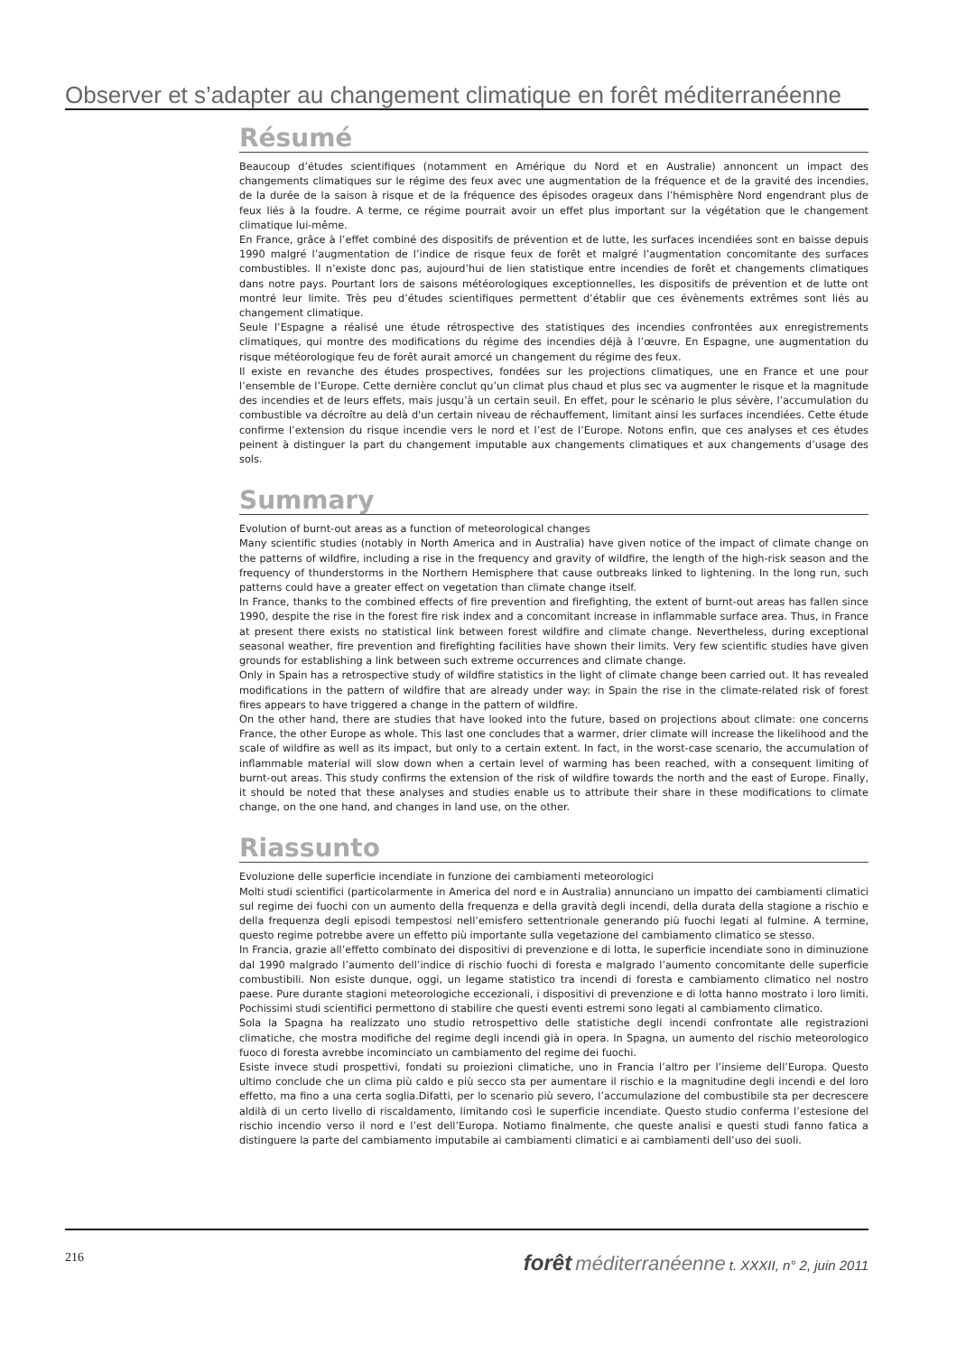Observer et s’adapter au changement climatique en forêt méditerranéenne
Résumé
Beaucoup d’études scientifiques (notamment en Amérique du Nord et en Australie) annoncent un impact des changements climatiques sur le régime des feux avec une augmentation de la fréquence et de la gravité des incendies, de la durée de la saison à risque et de la fréquence des épisodes orageux dans l’hémisphère Nord engendrant plus de feux liés à la foudre. A terme, ce régime pourrait avoir un effet plus important sur la végétation que le changement climatique lui-même.
En France, grâce à l’effet combiné des dispositifs de prévention et de lutte, les surfaces incendiées sont en baisse depuis 1990 malgré l’augmentation de l’indice de risque feux de forêt et malgré l’augmentation concomitante des surfaces combustibles. Il n’existe donc pas, aujourd’hui de lien statistique entre incendies de forêt et changements climatiques dans notre pays. Pourtant lors de saisons météorologiques exceptionnelles, les dispositifs de prévention et de lutte ont montré leur limite. Très peu d’études scientifiques permettent d’établir que ces évènements extrêmes sont liés au changement climatique.
Seule l’Espagne a réalisé une étude rétrospective des statistiques des incendies confrontées aux enregistrements climatiques, qui montre des modifications du régime des incendies déjà à l’œuvre. En Espagne, une augmentation du risque météorologique feu de forêt aurait amorcé un changement du régime des feux.
Il existe en revanche des études prospectives, fondées sur les projections climatiques, une en France et une pour l’ensemble de l’Europe. Cette dernière conclut qu’un climat plus chaud et plus sec va augmenter le risque et la magnitude des incendies et de leurs effets, mais jusqu’à un certain seuil. En effet, pour le scénario le plus sévère, l’accumulation du combustible va décroître au delà d'un certain niveau de réchauffement, limitant ainsi les surfaces incendiées. Cette étude confirme l’extension du risque incendie vers le nord et l’est de l’Europe. Notons enfin, que ces analyses et ces études peinent à distinguer la part du changement imputable aux changements climatiques et aux changements d’usage des sols.
Summary
Evolution of burnt-out areas as a function of meteorological changes
Many scientific studies (notably in North America and in Australia) have given notice of the impact of climate change on the patterns of wildfire, including a rise in the frequency and gravity of wildfire, the length of the high-risk season and the frequency of thunderstorms in the Northern Hemisphere that cause outbreaks linked to lightening. In the long run, such patterns could have a greater effect on vegetation than climate change itself.
In France, thanks to the combined effects of fire prevention and firefighting, the extent of burnt-out areas has fallen since 1990, despite the rise in the forest fire risk index and a concomitant increase in inflammable surface area. Thus, in France at present there exists no statistical link between forest wildfire and climate change. Nevertheless, during exceptional seasonal weather, fire prevention and firefighting facilities have shown their limits. Very few scientific studies have given grounds for establishing a link between such extreme occurrences and climate change.
Only in Spain has a retrospective study of wildfire statistics in the light of climate change been carried out. It has revealed modifications in the pattern of wildfire that are already under way: in Spain the rise in the climate-related risk of forest fires appears to have triggered a change in the pattern of wildfire.
On the other hand, there are studies that have looked into the future, based on projections about climate: one concerns France, the other Europe as whole. This last one concludes that a warmer, drier climate will increase the likelihood and the scale of wildfire as well as its impact, but only to a certain extent. In fact, in the worst-case scenario, the accumulation of inflammable material will slow down when a certain level of warming has been reached, with a consequent limiting of burnt-out areas. This study confirms the extension of the risk of wildfire towards the north and the east of Europe. Finally, it should be noted that these analyses and studies enable us to attribute their share in these modifications to climate change, on the one hand, and changes in land use, on the other.
Riassunto
Evoluzione delle superficie incendiate in funzione dei cambiamenti meteorologici
Molti studi scientifici (particolarmente in America del nord e in Australia) annunciano un impatto dei cambiamenti climatici sul regime dei fuochi con un aumento della frequenza e della gravità degli incendi, della durata della stagione a rischio e della frequenza degli episodi tempestosi nell’emisfero settentrionale generando più fuochi legati al fulmine. A termine, questo regime potrebbe avere un effetto più importante sulla vegetazione del cambiamento climatico se stesso.
In Francia, grazie all’effetto combinato dei dispositivi di prevenzione e di lotta, le superficie incendiate sono in diminuzione dal 1990 malgrado l’aumento dell’indice di rischio fuochi di foresta e malgrado l’aumento concomitante delle superficie combustibili. Non esiste dunque, oggi, un legame statistico tra incendi di foresta e cambiamento climatico nel nostro paese. Pure durante stagioni meteorologiche eccezionali, i dispositivi di prevenzione e di lotta hanno mostrato i loro limiti. Pochissimi studi scientifici permettono di stabilire che questi eventi estremi sono legati al cambiamento climatico.
Sola la Spagna ha realizzato uno studio retrospettivo delle statistiche degli incendi confrontate alle registrazioni climatiche, che mostra modifiche del regime degli incendi già in opera. In Spagna, un aumento del rischio meteorologico fuoco di foresta avrebbe incominciato un cambiamento del regime dei fuochi.
Esiste invece studi prospettivi, fondati su proiezioni climatiche, uno in Francia l’altro per l’insieme dell’Europa. Questo ultimo conclude che un clima più caldo e più secco sta per aumentare il rischio e la magnitudine degli incendi e del loro effetto, ma fino a una certa soglia.Difatti, per lo scenario più severo, l’accumulazione del combustibile sta per decrescere aldilà di un certo livello di riscaldamento, limitando così le superficie incendiate. Questo studio conferma l’estesione del rischio incendio verso il nord e l’est dell’Europa. Notiamo finalmente, che queste analisi e questi studi fanno fatica a distinguere la parte del cambiamento imputabile ai cambiamenti climatici e ai cambiamenti dell’uso dei suoli.
216
forêt méditerranéenne t. XXXII, n° 2, juin 2011